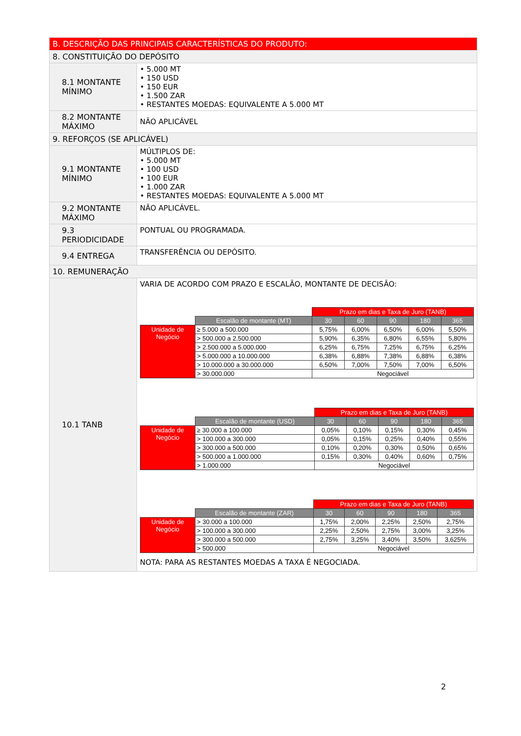| B. DESCRIÇÃO DAS PRINCIPAIS CARACTERÍSTICAS DO PRODUTO: | |
| 8. CONSTITUIÇÃO DO DEPÓSITO | |
| 8.1 MONTANTE MÍNIMO | • 5.000 MT • 150 USD • 150 EUR • 1.500 ZAR • RESTANTES MOEDAS: EQUIVALENTE A 5.000 MT |
| 8.2 MONTANTE MÁXIMO | NÃO APLICÁVEL |
| 9. REFORÇOS (SE APLICÁVEL) | |
| 9.1 MONTANTE MÍNIMO | MÚLTIPLOS DE: • 5.000 MT • 100 USD • 100 EUR • 1.000 ZAR • RESTANTES MOEDAS: EQUIVALENTE A 5.000 MT |
| 9.2 MONTANTE MÁXIMO | NÃO APLICÁVEL. |
| 9.3 PERIODICIDADE | PONTUAL OU PROGRAMADA. |
| 9.4 ENTREGA | TRANSFERÊNCIA OU DEPÓSITO. |
| 10. REMUNERAÇÃO | |
| 10.1 TANB | VARIA DE ACORDO COM PRAZO E ESCALÃO, MONTANTE DE DECISÃO: / / / Prazo em dias e Taxa de Juro (TANB) / / / / / / --- / --- / --- / --- / --- / --- / --- / / / Escalão de montante (MT) / 30 / 60 / 90 / 180 / 365 / / Unidade de Negócio / ≥ 5.000 a 500.000 / 5,75% / 6,00% / 6,50% / 6,00% / 5,50% / / / > 500.000 a 2.500.000 / 5,90% / 6,35% / 6,80% / 6,55% / 5,80% / / / > 2.500.000 a 5.000.000 / 6,25% / 6,75% / 7,25% / 6,75% / 6,25% / / / > 5.000.000 a 10.000.000 / 6,38% / 6,88% / 7,38% / 6,88% / 6,38% / / / > 10.000.000 a 30.000.000 / 6,50% / 7,00% / 7,50% / 7,00% / 6,50% / / / > 30.000.000 / Negociável / / / / / / / / Prazo em dias e Taxa de Juro (TANB) / / / / / / --- / --- / --- / --- / --- / --- / --- / / / Escalão de montante (USD) / 30 / 60 / 90 / 180 / 365 / / Unidade de Negócio / ≥ 30.000 a 100.000 / 0,05% / 0,10% / 0,15% / 0,30% / 0,45% / / / > 100.000 a 300.000 / 0,05% / 0,15% / 0,25% / 0,40% / 0,55% / / / > 300.000 a 500.000 / 0,10% / 0,20% / 0,30% / 0,50% / 0,65% / / / > 500.000 a 1.000.000 / 0,15% / 0,30% / 0,40% / 0,60% / 0,75% / / / > 1.000.000 / Negociável / / / / / / / / Prazo em dias e Taxa de Juro (TANB) / / / / / / --- / --- / --- / --- / --- / --- / --- / / / Escalão de montante (ZAR) / 30 / 60 / 90 / 180 / 365 / / Unidade de Negócio / > 30.000 a 100.000 / 1,75% / 2,00% / 2,25% / 2,50% / 2,75% / / / > 100.000 a 300.000 / 2,25% / 2,50% / 2,75% / 3,00% / 3,25% / / / > 300.000 a 500.000 / 2,75% / 3,25% / 3,40% / 3,50% / 3,625% / / / > 500.000 / Negociável / / / / / NOTA: PARA AS RESTANTES MOEDAS A TAXA É NEGOCIADA. |
2